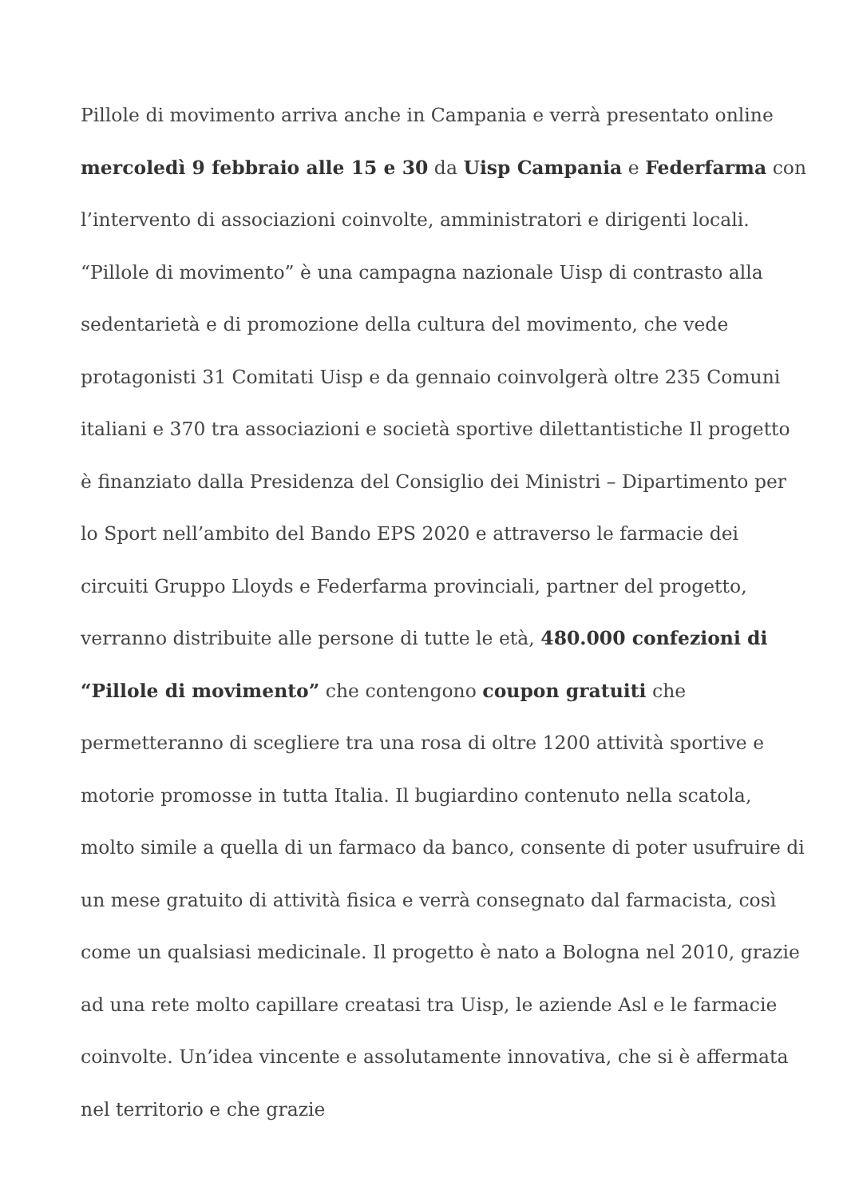Pillole di movimento arriva anche in Campania e verrà presentato online mercoledì 9 febbraio alle 15 e 30 da Uisp Campania e Federfarma con l’intervento di associazioni coinvolte, amministratori e dirigenti locali.
“Pillole di movimento” è una campagna nazionale Uisp di contrasto alla sedentarietà e di promozione della cultura del movimento, che vede protagonisti 31 Comitati Uisp e da gennaio coinvolgerà oltre 235 Comuni italiani e 370 tra associazioni e società sportive dilettantistiche Il progetto è finanziato dalla Presidenza del Consiglio dei Ministri – Dipartimento per lo Sport nell’ambito del Bando EPS 2020 e attraverso le farmacie dei circuiti Gruppo Lloyds e Federfarma provinciali, partner del progetto, verranno distribuite alle persone di tutte le età, 480.000 confezioni di “Pillole di movimento” che contengono coupon gratuiti che permetteranno di scegliere tra una rosa di oltre 1200 attività sportive e motorie promosse in tutta Italia. Il bugiardino contenuto nella scatola, molto simile a quella di un farmaco da banco, consente di poter usufruire di un mese gratuito di attività fisica e verrà consegnato dal farmacista, così come un qualsiasi medicinale. Il progetto è nato a Bologna nel 2010, grazie ad una rete molto capillare creatasi tra Uisp, le aziende Asl e le farmacie coinvolte. Un’idea vincente e assolutamente innovativa, che si è affermata nel territorio e che grazie